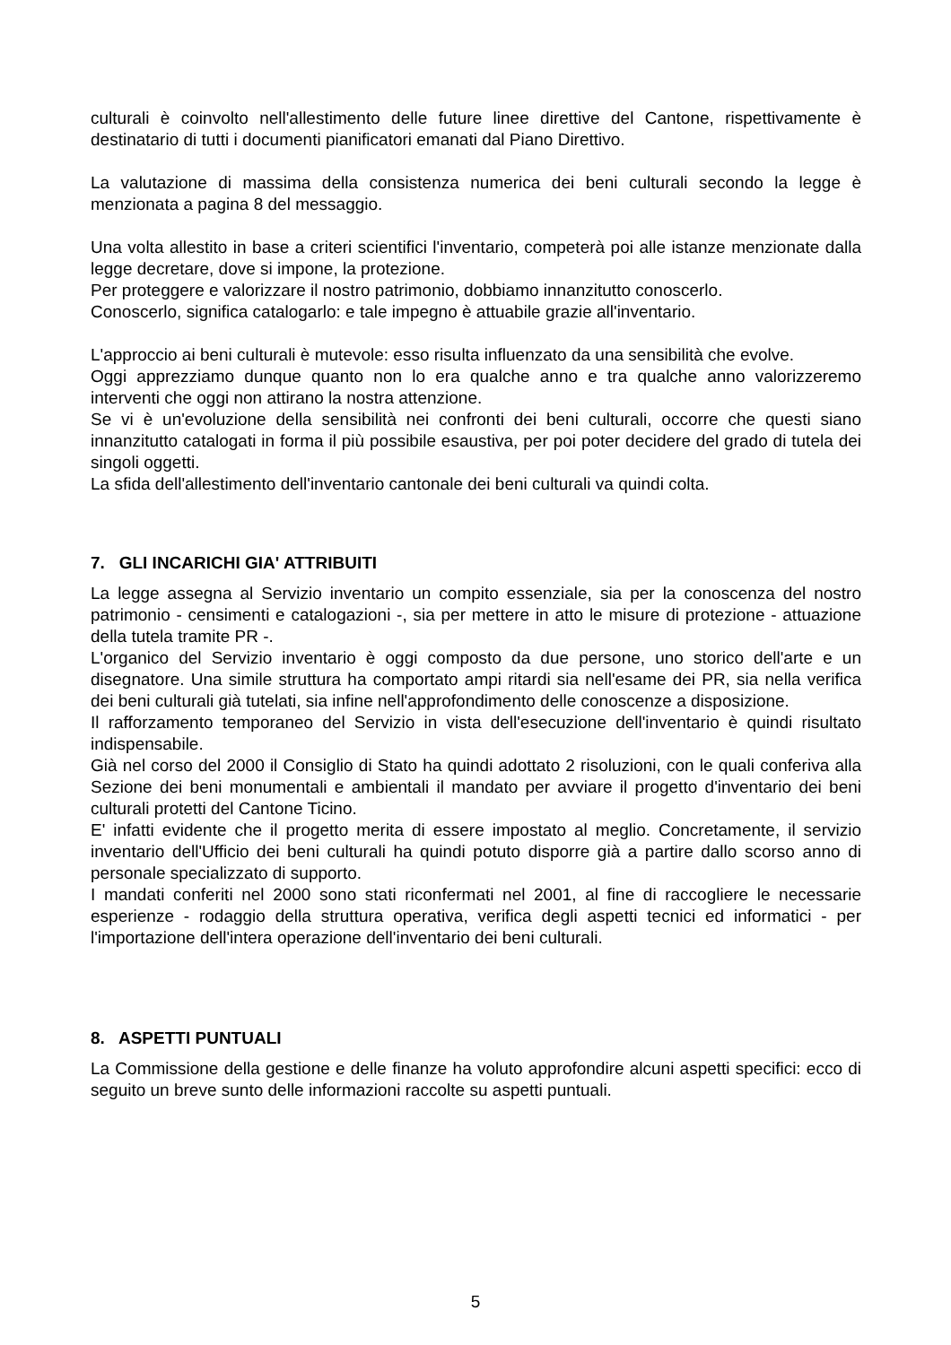culturali è coinvolto nell'allestimento delle future linee direttive del Cantone, rispettivamente è destinatario di tutti i documenti pianificatori emanati dal Piano Direttivo.
La valutazione di massima della consistenza numerica dei beni culturali secondo la legge è menzionata a pagina 8 del messaggio.
Una volta allestito in base a criteri scientifici l'inventario, competerà poi alle istanze menzionate dalla legge decretare, dove si impone, la protezione.
Per proteggere e valorizzare il nostro patrimonio, dobbiamo innanzitutto conoscerlo.
Conoscerlo, significa catalogarlo: e tale impegno è attuabile grazie all'inventario.
L'approccio ai beni culturali è mutevole: esso risulta influenzato da una sensibilità che evolve.
Oggi apprezziamo dunque quanto non lo era qualche anno e tra qualche anno valorizzeremo interventi che oggi non attirano la nostra attenzione.
Se vi è un'evoluzione della sensibilità nei confronti dei beni culturali, occorre che questi siano innanzitutto catalogati in forma il più possibile esaustiva, per poi poter decidere del grado di tutela dei singoli oggetti.
La sfida dell'allestimento dell'inventario cantonale dei beni culturali va quindi colta.
7. GLI INCARICHI GIA' ATTRIBUITI
La legge assegna al Servizio inventario un compito essenziale, sia per la conoscenza del nostro patrimonio - censimenti e catalogazioni -, sia per mettere in atto le misure di protezione - attuazione della tutela tramite PR -.
L'organico del Servizio inventario è oggi composto da due persone, uno storico dell'arte e un disegnatore. Una simile struttura ha comportato ampi ritardi sia nell'esame dei PR, sia nella verifica dei beni culturali già tutelati, sia infine nell'approfondimento delle conoscenze a disposizione.
Il rafforzamento temporaneo del Servizio in vista dell'esecuzione dell'inventario è quindi risultato indispensabile.
Già nel corso del 2000 il Consiglio di Stato ha quindi adottato 2 risoluzioni, con le quali conferiva alla Sezione dei beni monumentali e ambientali il mandato per avviare il progetto d'inventario dei beni culturali protetti del Cantone Ticino.
E' infatti evidente che il progetto merita di essere impostato al meglio. Concretamente, il servizio inventario dell'Ufficio dei beni culturali ha quindi potuto disporre già a partire dallo scorso anno di personale specializzato di supporto.
I mandati conferiti nel 2000 sono stati riconfermati nel 2001, al fine di raccogliere le necessarie esperienze - rodaggio della struttura operativa, verifica degli aspetti tecnici ed informatici - per l'importazione dell'intera operazione dell'inventario dei beni culturali.
8. ASPETTI PUNTUALI
La Commissione della gestione e delle finanze ha voluto approfondire alcuni aspetti specifici: ecco di seguito un breve sunto delle informazioni raccolte su aspetti puntuali.
5